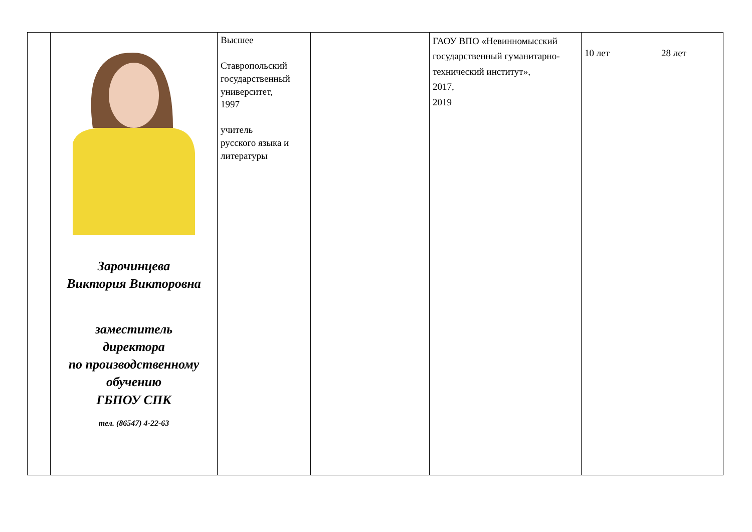| | Зарочинцева Виктория Викторовна заместитель директора по производственному обучению ГБПОУ СПК тел. (86547) 4-22-63 | Высшее Ставропольский государственный университет, 1997 учитель русского языка и литературы | | ГАОУ ВПО «Невинномысский государственный гуманитарно-технический институт», 2017, 2019 | 10 лет | 28 лет |